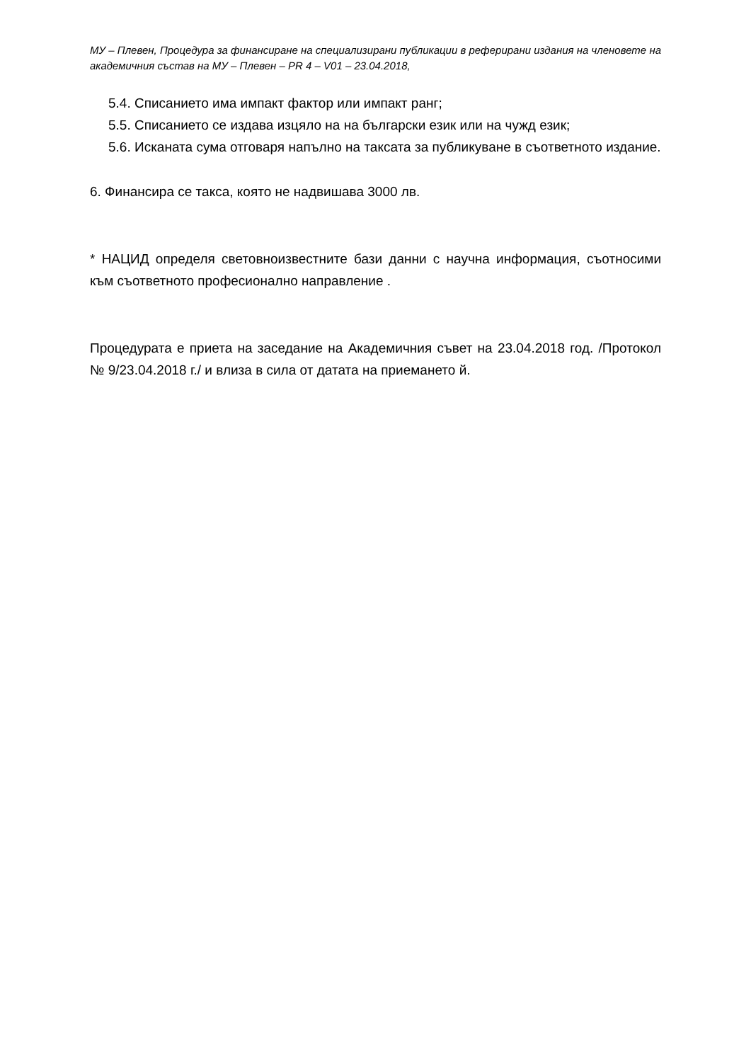МУ – Плевен, Процедура за финансиране на специализирани публикации в реферирани издания на членовете на академичния състав на МУ – Плевен – PR 4 – V01 – 23.04.2018,
5.4. Списанието има импакт фактор или импакт ранг;
5.5. Списанието се издава изцяло на на български език или на чужд език;
5.6. Исканата сума отговаря напълно на таксата за публикуване в съответното издание.
6. Финансира се такса, която не надвишава 3000 лв.
* НАЦИД определя световноизвестните бази данни с научна информация, съотносими към съответното професионално направление .
Процедурата е приета на заседание на Академичния съвет на 23.04.2018 год. /Протокол № 9/23.04.2018 г./ и влиза в сила от датата на приемането й.